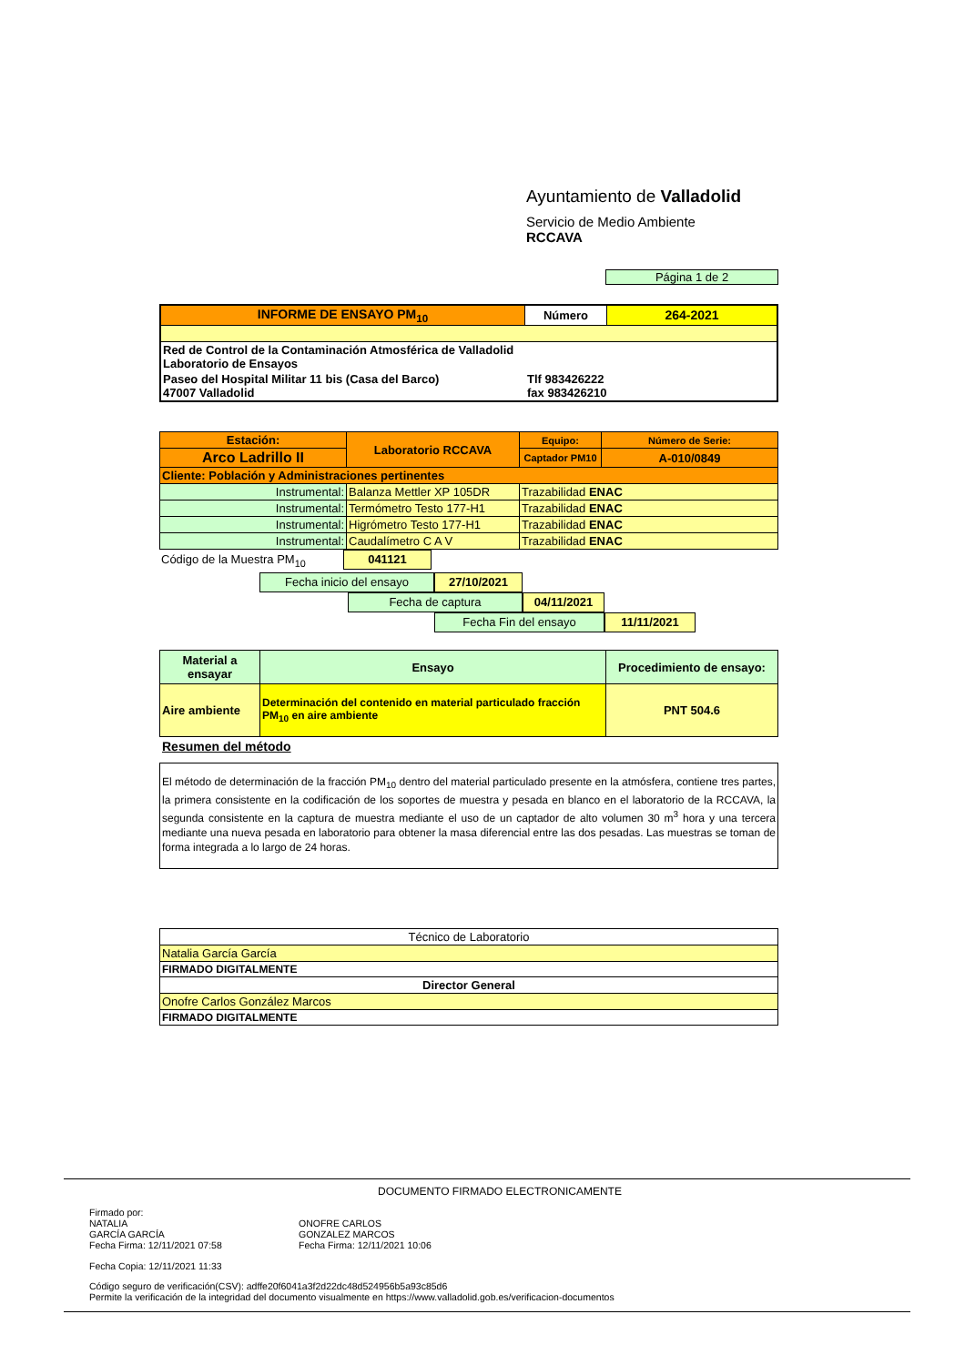Ayuntamiento de Valladolid
Servicio de Medio Ambiente
RCCAVA
Página 1 de 2
| INFORME DE ENSAYO PM<sub>10</sub> | Número | 264-2021 |
| Red de Control de la Contaminación Atmosférica de Valladolid Laboratorio de Ensayos | | |
| Paseo del Hospital Militar 11 bis (Casa del Barco) Tlf 983426222 47007 Valladolid fax 983426210 | | |
| Estación: | Laboratorio RCCAVA | Equipo: | Número de Serie: |
| Arco Ladrillo II | | Captador PM10 | A-010/0849 |
| Cliente: Población y Administraciones pertinentes | | | |
| Instrumental: | Balanza Mettler XP 105DR | Trazabilidad ENAC | |
| Instrumental: | Termómetro Testo 177-H1 | Trazabilidad ENAC | |
| Instrumental: | Higrómetro Testo 177-H1 | Trazabilidad ENAC | |
| Instrumental: | Caudalímetro C A V | Trazabilidad ENAC | |
Código de la Muestra PM<sub>10</sub> 041121
Fecha inicio del ensayo 27/10/2021
Fecha de captura 04/11/2021
Fecha Fin del ensayo 11/11/2021
| Material a ensayar | Ensayo | Procedimiento de ensayo: |
| Aire ambiente | Determinación del contenido en material particulado fracción PM<sub>10</sub> en aire ambiente | PNT 504.6 |
Resumen del método
El método de determinación de la fracción PM<sub>10</sub> dentro del material particulado presente en la atmósfera, contiene tres partes, la primera consistente en la codificación de los soportes de muestra y pesada en blanco en el laboratorio de la RCCAVA, la segunda consistente en la captura de muestra mediante el uso de un captador de alto volumen 30 m<sup>3</sup> hora y una tercera mediante una nueva pesada en laboratorio para obtener la masa diferencial entre las dos pesadas. Las muestras se toman de forma integrada a lo largo de 24 horas.
| Técnico de Laboratorio |
| Natalia García García |
| FIRMADO DIGITALMENTE |
| Director General |
| Onofre Carlos González Marcos |
| FIRMADO DIGITALMENTE |
DOCUMENTO FIRMADO ELECTRONICAMENTE
Firmado por:
NATALIA
GARCÍA GARCÍA
Fecha Firma: 12/11/2021 07:58
ONOFRE CARLOS
GONZALEZ MARCOS
Fecha Firma: 12/11/2021 10:06
Fecha Copia: 12/11/2021 11:33
Código seguro de verificación(CSV): adffe20f6041a3f2d22dc48d524956b5a93c85d6
Permite la verificación de la integridad del documento visualmente en https://www.valladolid.gob.es/verificacion-documentos